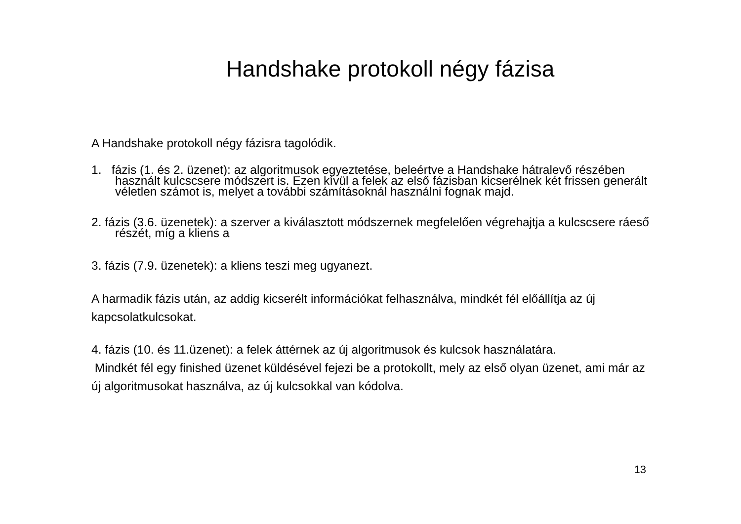Handshake protokoll négy fázisa
A Handshake protokoll négy fázisra tagolódik.
1. fázis (1. és 2. üzenet): az algoritmusok egyeztetése, beleértve a Handshake hátralevő részében használt kulcscsere módszert is. Ezen kívül a felek az első fázisban kicserélnek két frissen generált véletlen számot is, melyet a további számításoknál használni fognak majd.
2. fázis (3.6. üzenetek): a szerver a kiválasztott módszernek megfelelően végrehajtja a kulcscsere ráeső részét, míg a kliens a
3. fázis (7.9. üzenetek): a kliens teszi meg ugyanezt.
A harmadik fázis után, az addig kicserélt információkat felhasználva, mindkét fél előállítja az új kapcsolatkulcsokat.
4. fázis (10. és 11.üzenet): a felek áttérnek az új algoritmusok és kulcsok használatára.
Mindkét fél egy finished üzenet küldésével fejezi be a protokollt, mely az első olyan üzenet, ami már az új algoritmusokat használva, az új kulcsokkal van kódolva.
13